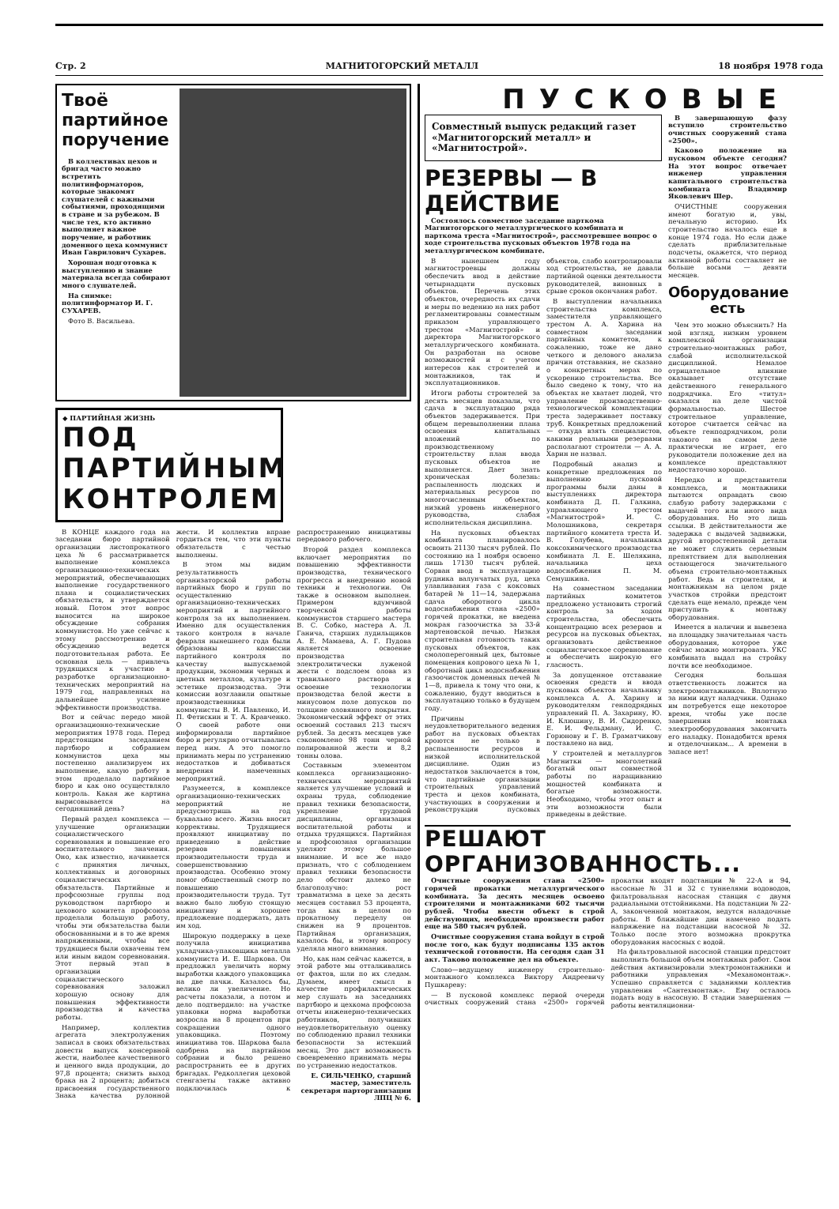Стр. 2 МАГНИТОГОРСКИЙ МЕТАЛЛ 18 ноября 1978 года
Твоё партийное поручение
В коллективах цехов и бригад часто можно встретить политинформаторов, которые знакомят слушателей с важными событиями, проходящими в стране и за рубежом. В числе тех, кто активно выполняет важное поручение, и работник доменного цеха коммунист Иван Гаврилович Сухарев.
Хорошая подготовка к выступлению и знание материала всегда собирают много слушателей.
На снимке: политинформатор И. Г. СУХАРЕВ.
Фото В. Васильева.
◆ ПАРТИЙНАЯ ЖИЗНЬ
ПОД ПАРТИЙНЫМ КОНТРОЛЕМ
В КОНЦЕ каждого года на заседании бюро партийной организации листопрокатного цеха № 6 рассматривается выполнение комплекса организационно-технических мероприятий, обеспечивающих выполнение государственного плана и социалистических обязательств, и утверждается новый. Потом этот вопрос выносится на широкое обсуждение собрания коммунистов. Но уже сейчас к этому рассмотрению и обсуждению ведется подготовительная работа. Ее основная цель — привлечь трудящихся к участию в разработке организационно-технических мероприятий на 1979 год, направленных на дальнейшее усиление эффективности производства.
Вот и сейчас передо мной организационно-технические мероприятия 1978 года. Перед предстоящим заседанием партбюро и собранием коммунистов цеха мы постепенно анализируем их выполнение, какую работу в этом проделало партийное бюро и как оно осуществляло контроль. Какая же картина вырисовывается на сегодняшний день?
Первый раздел комплекса — улучшение организации социалистического соревнования и повышение его воспитательного значения. Оно, как известно, начинается с принятия личных, коллективных и договорных социалистических обязательств. Партийные и профсоюзные группы под руководством партбюро и цехового комитета профсоюза проделали большую работу, чтобы эти обязательства были обоснованными и в то же время напряженными, чтобы все трудящиеся были охвачены тем или иным видом соревнования. Этот первый этап в организации социалистического соревнования заложил хорошую основу для повышения эффективности производства и качества работы.
Например, коллектив агрегата электролужения записал в своих обязательствах довести выпуск консервной жести, наиболее качественного и ценного вида продукции, до 97,8 процента; снизить выход брака на 2 процента; добиться присвоения государственного Знака качества рулонной жести. И коллектив вправе гордиться тем, что эти пункты обязательств с честью выполнены.
В этом мы видим результативность организаторской работы партийных бюро и групп по осуществлению организационно-технических мероприятий и партийного контроля за их выполнением. Именно для осуществления такого контроля в начале февраля нынешнего года были образованы комиссии партийного контроля по качеству выпускаемой продукции, экономии черных и цветных металлов, культуре и эстетике производства. Эти комиссии возглавили опытные производственники коммунисты В. И. Павленко, И. П. Фетискин и Т. А. Кравченко. О своей работе они информировали партийное бюро и регулярно отчитывались перед ним. А это помогло принимать меры по устранению недостатков и добиваться внедрения намеченных мероприятий.
Разумеется, в комплексе организационно-технических мероприятий не предусмотришь на год буквально всего. Жизнь вносит коррективы. Трудящиеся проявляют инициативу по приведению в действие резервов повышения производительности труда и совершенствованию производства. Особенно этому помог общественный смотр по повышению производительности труда. Тут важно было любую стоящую инициативу и хорошее предложение поддержать, дать им ход.
Широкую поддержку в цехе получила инициатива укладчика-упаковщика металла коммуниста И. Е. Шаркова. Он предложил увеличить норму выработки каждого упаковщика на две пачки. Казалось бы, велико ли увеличение. Но расчеты показали, а потом и дело подтвердило: на участке упаковки норма выработки возросла на 8 процентов при сокращении одного упаковщика. Поэтому инициатива тов. Шаркова была одобрена на партийном собрании и было решено распространить ее в других бригадах. Редколлегия цеховой стенгазеты также активно подключилась к распространению инициативы передового рабочего.
Второй раздел комплекса включает мероприятия по повышению эффективности производства, технического прогресса и внедрению новой техники и технологии. Он также в основном выполнен. Примером вдумчивой творческой работы коммунистов старшего мастера В. С. Собко, мастера А. Л. Ганича, старших лудильщиков А. Е. Мамаева, А. Г. Пудова является освоение производства электролитически луженой жести с подслоем олова из травильного раствора и освоение технологии производства белой жести в минусовом поле допусков по толщине оловянного покрытия. Экономический эффект от этих освоений составил 213 тысяч рублей. За десять месяцев уже сэкономлено 98 тонн черной полированной жести и 8,2 тонны олова.
Составным элементом комплекса организационно-технических мероприятий является улучшение условий и охраны труда, соблюдение правил техники безопасности, укрепление трудовой дисциплины, организация воспитательной работы и отдыха трудящихся. Партийная и профсоюзная организации уделяют этому большое внимание. И все же надо признать, что с соблюдением правил техники безопасности дело обстоит далеко не благополучно: рост травматизма в цехе за десять месяцев составил 53 процента, тогда как в целом по прокатному переделу он снижен на 9 процентов. Партийная организация, казалось бы, и этому вопросу уделяла много внимания.
Но, как нам сейчас кажется, в этой работе мы отталкивались от фактов, шли по их следам. Думаем, имеет смысл в качестве профилактических мер слушать на заседаниях партбюро и цехкома профсоюза отчеты инженерно-технических работников, получивших неудовлетворительную оценку по соблюдению правил техники безопасности за истекший месяц. Это даст возможность своевременно принимать меры по устранению недостатков.
Е. СИЛЬЧЕНКО, старший мастер, заместитель секретаря парторганизации ЛПЦ № 6.
ПУСКОВЫЕ
Совместный выпуск редакций газет «Магнитогорский металл» и «Магнитострой».
РЕЗЕРВЫ — В ДЕЙСТВИЕ
Состоялось совместное заседание парткома Магнитогорского металлургического комбината и парткома треста «Магнитострой», рассмотревшее вопрос о ходе строительства пусковых объектов 1978 года на металлургическом комбинате.
В нынешнем году магнитостроевцы должны обеспечить ввод в действие четырнадцати пусковых объектов. Перечень этих объектов, очередность их сдачи и меры по ведению на них работ регламентированы совместным приказом управляющего трестом «Магнитострой» и директора Магнитогорского металлургического комбината. Он разработан на основе возможностей и с учетом интересов как строителей и монтажников, так и эксплуатационников.
Итоги работы строителей за десять месяцев показали, что сдача в эксплуатацию ряда объектов задерживается. При общем перевыполнении плана освоения капитальных вложений по производственному строительству план ввода пусковых объектов не выполняется. Дает знать хроническая болезнь: распыленность людских и материальных ресурсов по многочисленным объектам, низкий уровень инженерного руководства, слабая исполнительская дисциплина.
На пусковых объектах комбината планировалось освоить 21130 тысяч рублей. По состоянию на 1 ноября освоено лишь 17130 тысяч рублей. Сорван ввод в эксплуатацию рудника валунчатых руд, цеха улавливания газа с коксовых батарей № 11—14, задержана сдача оборотного цикла водоснабжения стана «2500» горячей прокатки, не введена мокрая газоочистка за 33-й мартеновской печью. Низкая строительная готовность таких пусковых объектов, как смолоперегонный цех, бытовые помещения копрового цеха № 1, оборотный цикл водоснабжения газоочисток доменных печей № 1—8, привела к тому что они, к сожалению, будут вводиться в эксплуатацию только в будущем году.
Причины неудовлетворительного ведения работ на пусковых объектах кроются не только в распыленности ресурсов и низкой исполнительской дисциплине. Один из недостатков заключается в том, что партийные организации строительных управлений треста и цехов комбината, участвующих в сооружении и реконструкции пусковых объектов, слабо контролировали ход строительства, не давали партийной оценки деятельности руководителей, виновных в срыве сроков окончания работ.
В выступлении начальника строительства комплекса, заместителя управляющего трестом А. А. Харина на совместном заседании партийных комитетов, к сожалению, тоже не дано четкого и делового анализа причин отставания, не сказано о конкретных мерах по ускорению строительства. Все было сведено к тому, что на объектах не хватает людей, что управление производственно-технологической комплектации треста задерживает поставку труб. Конкретных предложений — откуда взять специалистов, какими реальными резервами располагают строители — А. А. Харин не назвал.
Подробный анализ и конкретные предложения по выполнению пусковой программы были даны в выступлениях директора комбината Д. П. Галкина, управляющего трестом «Магнитострой» И. С. Молошникова, секретаря партийного комитета треста И. В. Голубева, начальника коксохимического производства комбината Л. Е. Шелякина, начальника цеха водоснабжения П. М. Семушкина.
На совместном заседании партийных комитетов предложено установить строгий контроль за ходом строительства, обеспечить концентрацию всех резервов и ресурсов на пусковых объектах, организовать действенное социалистическое соревнование и обеспечить широкую его гласность.
За допущенное отставание освоения средств и ввода пусковых объектов начальнику комплекса А. А. Харину и руководителям генподрядных управлений П. А. Захарину, Ю. И. Клюшину, В. И. Сидоренко, Е. И. Фельдману, И. С. Горюнову и Г. В. Граматчикову поставлено на вид.
У строителей и металлургов Магнитки — многолетний богатый опыт совместной работы по наращиванию мощностей комбината и богатые возможности. Необходимо, чтобы этот опыт и эти возможности были приведены в действие.
В завершающую фазу вступило строительство очистных сооружений стана «2500».
Каково положение на пусковом объекте сегодня? На этот вопрос отвечает инженер управления капитального строительства комбината Владимир Яковлевич Шер.
ОЧИСТНЫЕ сооружения имеют богатую и, увы, печальную историю. Их строительство началось еще в конце 1974 года. Но если даже сделать приблизительные подсчеты, окажется, что период активной работы составляет не больше восьми — девяти месяцев.
Оборудование есть
Чем это можно объяснить? На мой взгляд, низким уровнем комплексной организации строительно-монтажных работ, слабой исполнительской дисциплиной. Немалое отрицательное влияние оказывает отсутствие действенного генерального подрядчика. Его «титул» оказался на деле чистой формальностью. Шестое строительное управление, которое считается сейчас на объекте генподрядчиком, роли такового на самом деле практически не играет, его руководители положение дел на комплексе представляют недостаточно хорошо.
Нередко и представители комплекса, и монтажники пытаются оправдать свою слабую работу задержками с выдачей того или иного вида оборудования. Но это лишь ссылки. В действительности же задержка с выдачей задвижки, другой второстепенной детали не может служить серьезным препятствием для выполнения остающегося значительного объема строительно-монтажных работ. Ведь и строителям, и монтажникам на целом ряде участков стройки предстоит сделать еще немало, прежде чем приступить к монтажу оборудования.
Имеется в наличии и вывезена на площадку значительная часть оборудования, которое уже сейчас можно монтировать. УКС комбината выдал на стройку почти все необходимое.
Сегодня большая ответственность ложится на электромонтажников. Вплотную за ними идут наладчики. Однако им потребуется еще некоторое время, чтобы уже после завершения монтажа электрооборудования закончить его наладку. Понадобится время и отделочникам... А времени в запасе нет!
РЕШАЮТ ОРГАНИЗОВАННОСТЬ...
Очистные сооружения стана «2500» горячей прокатки металлургического комбината. За десять месяцев освоено строителями и монтажниками 602 тысячи рублей. Чтобы ввести объект в строй действующих, необходимо произвести работ еще на 580 тысяч рублей.
Очистные сооружения стана войдут в строй после того, как будут подписаны 135 актов технической готовности. На сегодня сдан 31 акт. Таково положение дел на объекте.
Слово—ведущему инженеру строительно-монтажного комплекса Виктору Андреевичу Пушкареву:
— В пусковой комплекс первой очереди очистных сооружений стана «2500» горячей прокатки входят подстанции № 22-А и 94, насосные № 31 и 32 с туннелями водоводов, фильтровальная насосная станция с двумя радиальными отстойниками. На подстанции № 22-А, законченной монтажом, ведутся наладочные работы. В ближайшие дни намечено подать напряжение на подстанции насосной № 32. Только после этого возможна прокрутка оборудования насосных с водой.
На фильтровальной насосной станции предстоит выполнить большой объем монтажных работ. Свои действия активизировали электромонтажники и работники управления «Механомонтаж». Успешно справляется с заданиями коллектив управления «Сантехмонтаж». Ему осталось подать воду в насосную. В стадии завершения — работы вентиляционни-